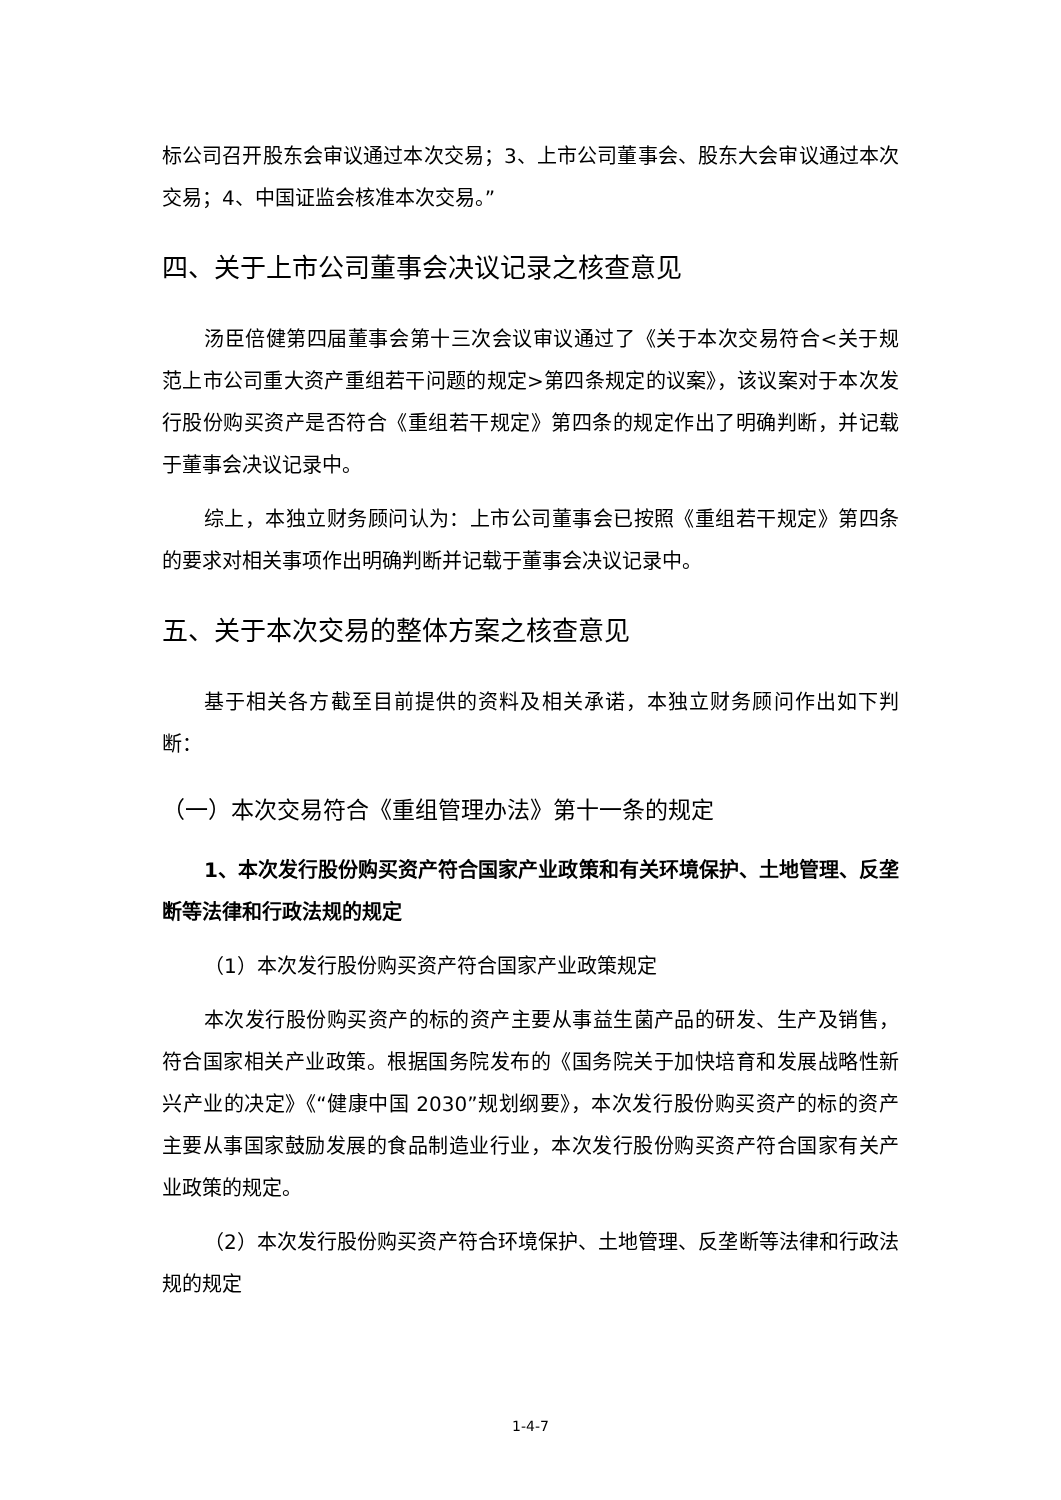标公司召开股东会审议通过本次交易；3、上市公司董事会、股东大会审议通过本次交易；4、中国证监会核准本次交易。”
四、关于上市公司董事会决议记录之核查意见
汤臣倍健第四届董事会第十三次会议审议通过了《关于本次交易符合<关于规范上市公司重大资产重组若干问题的规定>第四条规定的议案》，该议案对于本次发行股份购买资产是否符合《重组若干规定》第四条的规定作出了明确判断，并记载于董事会决议记录中。
综上，本独立财务顾问认为：上市公司董事会已按照《重组若干规定》第四条的要求对相关事项作出明确判断并记载于董事会决议记录中。
五、关于本次交易的整体方案之核查意见
基于相关各方截至目前提供的资料及相关承诺，本独立财务顾问作出如下判断：
（一）本次交易符合《重组管理办法》第十一条的规定
1、本次发行股份购买资产符合国家产业政策和有关环境保护、土地管理、反垄断等法律和行政法规的规定
（1）本次发行股份购买资产符合国家产业政策规定
本次发行股份购买资产的标的资产主要从事益生菌产品的研发、生产及销售，符合国家相关产业政策。根据国务院发布的《国务院关于加快培育和发展战略性新兴产业的决定》《“健康中国 2030”规划纲要》，本次发行股份购买资产的标的资产主要从事国家鼓励发展的食品制造业行业，本次发行股份购买资产符合国家有关产业政策的规定。
（2）本次发行股份购买资产符合环境保护、土地管理、反垄断等法律和行政法规的规定
1-4-7